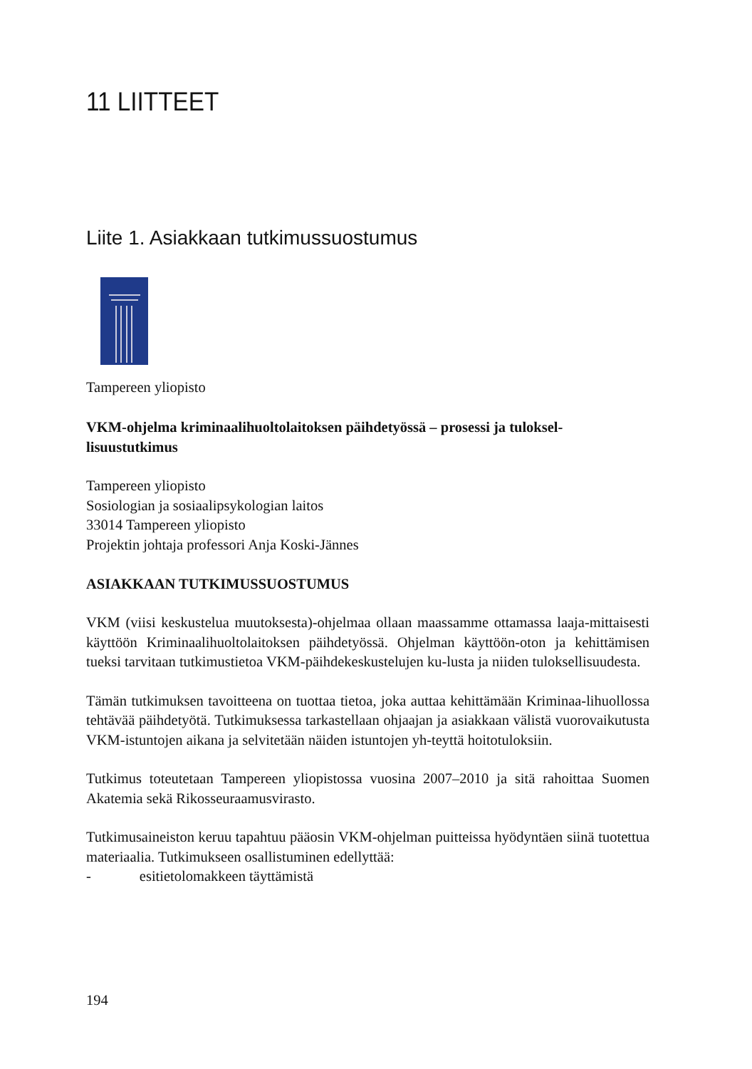11 LIITTEET
Liite 1. Asiakkaan tutkimussuostumus
Tampereen yliopisto
VKM-ohjelma kriminaalihuoltolaitoksen päihdetyössä – prosessi ja tuloksel-lisuustutkimus
Tampereen yliopisto
Sosiologian ja sosiaalipsykologian laitos
33014 Tampereen yliopisto
Projektin johtaja professori Anja Koski-Jännes
ASIAKKAAN TUTKIMUSSUOSTUMUS
VKM (viisi keskustelua muutoksesta)-ohjelmaa ollaan maassamme ottamassa laaja-mittaisesti käyttöön Kriminaalihuoltolaitoksen päihdetyössä. Ohjelman käyttöön-oton ja kehittämisen tueksi tarvitaan tutkimustietoa VKM-päihdekeskustelujen ku-lusta ja niiden tuloksellisuudesta.
Tämän tutkimuksen tavoitteena on tuottaa tietoa, joka auttaa kehittämään Kriminaa-lihuollossa tehtävää päihdetyötä. Tutkimuksessa tarkastellaan ohjaajan ja asiakkaan välistä vuorovaikutusta VKM-istuntojen aikana ja selvitetään näiden istuntojen yh-teyttä hoitotuloksiin.
Tutkimus toteutetaan Tampereen yliopistossa vuosina 2007–2010 ja sitä rahoittaa Suomen Akatemia sekä Rikosseuraamusvirasto.
Tutkimusaineiston keruu tapahtuu pääosin VKM-ohjelman puitteissa hyödyntäen siinä tuotettua materiaalia. Tutkimukseen osallistuminen edellyttää:
- esitietolomakkeen täyttämistä
194